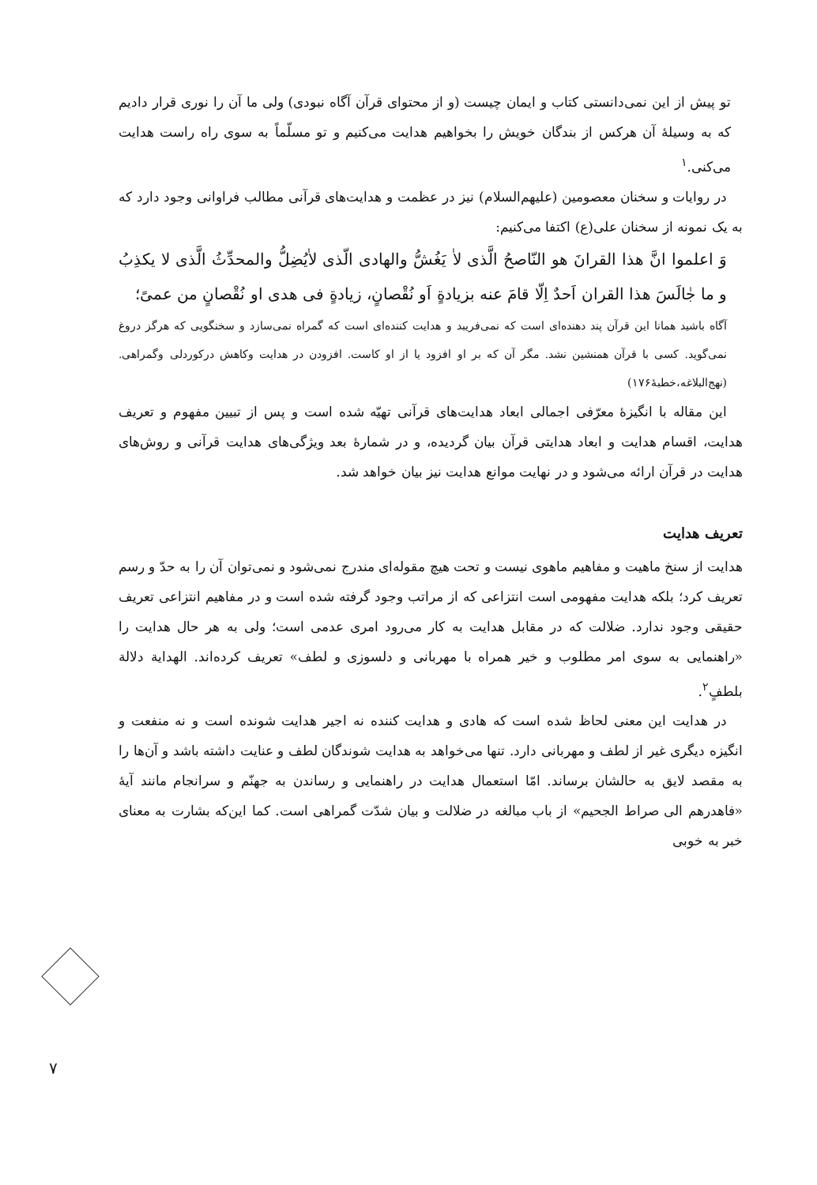تو پیش از این نمی‌دانستی کتاب و ایمان چیست (و از محتوای قرآن آگاه نبودی) ولی ما آن را نوری قرار دادیم که به وسیلهٔ آن هرکس از بندگان خویش را بخواهیم هدایت می‌کنیم و تو مسلّماً به سوی راه راست هدایت می‌کنی.<sup>۱</sup>
در روایات و سخنان معصومین (علیهم‌السلام) نیز در عظمت و هدایت‌های قرآنی مطالب فراوانی وجود دارد که به یک نمونه از سخنان علی(ع) اکتفا می‌کنیم:
وَ اعلموا انَّ هذا القرانَ هو النّاصحُ الَّذی لاٰ یَغُشُّ والهادی الّذی لاٰیُضِلُّ والمحدِّثُ الَّذی لا یکذِبُ و ما جٰالَسَ هذا القران اَحدٌ اِلّا قامَ عنه بزیادةٍ اَو نُقْصانٍ، زیادةٍ فی هدی او نُقْصانٍ من عمیً؛
آگاه باشید همانا این قرآن پند دهنده‌ای است که نمی‌فریبد و هدایت کننده‌ای است که گمراه نمی‌سازد و سخنگویی که هرگز دروغ نمی‌گوید. کسی با قرآن همنشین نشد. مگر آن که بر او افزود یا از او کاست. افزودن در هدایت وکاهش درکوردلی وگمراهی.(نهج‌البلاغه،خطبهٔ۱۷۶)
این مقاله با انگیزهٔ معرّفی اجمالی ابعاد هدایت‌های قرآنی تهیّه شده است و پس از تبیین مفهوم و تعریف هدایت، اقسام هدایت و ابعاد هدایتی قرآن بیان گردیده، و در شمارهٔ بعد ویژگی‌های هدایت قرآنی و روش‌های هدایت در قرآن ارائه می‌شود و در نهایت موانع هدایت نیز بیان خواهد شد.
تعریف هدایت
هدایت از سنخ ماهیت و مفاهیم ماهوی نیست و تحت هیچ مقوله‌ای مندرج نمی‌شود و نمی‌توان آن را به حدّ و رسم تعریف کرد؛ بلکه هدایت مفهومی است انتزاعی که از مراتب وجود گرفته شده است و در مفاهیم انتزاعی تعریف حقیقی وجود ندارد. ضلالت که در مقابل هدایت به کار می‌رود امری عدمی است؛ ولی به هر حال هدایت را «راهنمایی به سوی امر مطلوب و خیر همراه با مهربانی و دلسوزی و لطف» تعریف کرده‌اند. الهدایة دلالة بلطفٍ<sup>۲</sup>.
در هدایت این معنی لحاظ شده است که هادی و هدایت کننده نه اجیر هدایت شونده است و نه منفعت و انگیزه دیگری غیر از لطف و مهربانی دارد. تنها می‌خواهد به هدایت شوندگان لطف و عنایت داشته باشد و آن‌ها را به مقصد لایق به حالشان برساند. امّا استعمال هدایت در راهنمایی و رساندن به جهنّم و سرانجام مانند آیهٔ «فاهدرهم الی صراط الجحیم» از باب مبالغه در ضلالت و بیان شدّت گمراهی است. کما این‌که بشارت به معنای خبر به خوبی
۷